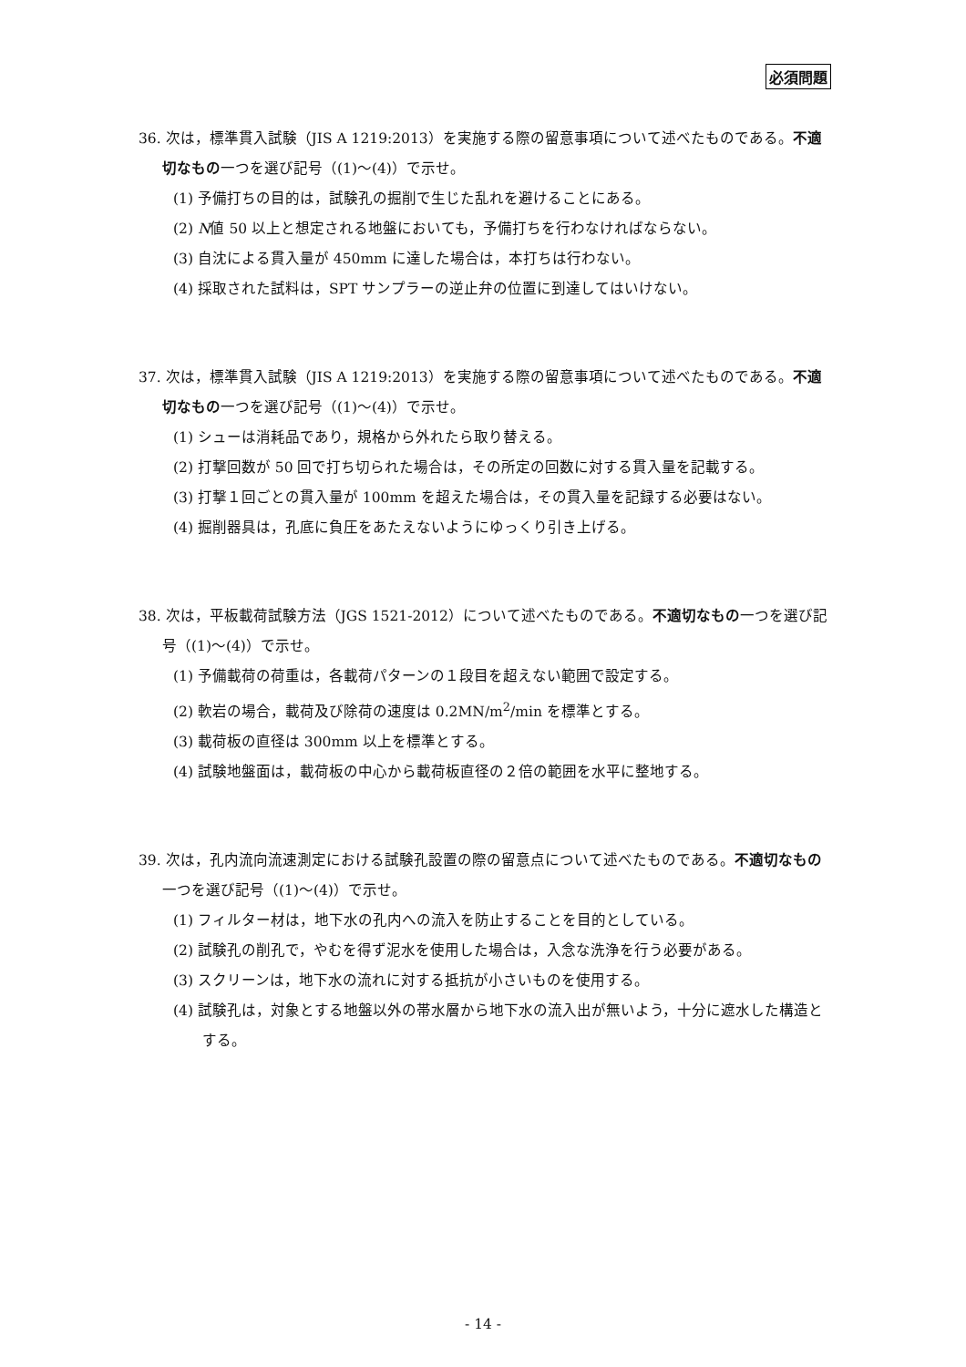必須問題
36. 次は，標準貫入試験（JIS A 1219:2013）を実施する際の留意事項について述べたものである。不適切なもの一つを選び記号（(1)～(4)）で示せ。
(1) 予備打ちの目的は，試験孔の掘削で生じた乱れを避けることにある。
(2) N値 50 以上と想定される地盤においても，予備打ちを行わなければならない。
(3) 自沈による貫入量が 450mm に達した場合は，本打ちは行わない。
(4) 採取された試料は，SPT サンプラーの逆止弁の位置に到達してはいけない。
37. 次は，標準貫入試験（JIS A 1219:2013）を実施する際の留意事項について述べたものである。不適切なもの一つを選び記号（(1)～(4)）で示せ。
(1) シューは消耗品であり，規格から外れたら取り替える。
(2) 打撃回数が 50 回で打ち切られた場合は，その所定の回数に対する貫入量を記載する。
(3) 打撃１回ごとの貫入量が 100mm を超えた場合は，その貫入量を記録する必要はない。
(4) 掘削器具は，孔底に負圧をあたえないようにゆっくり引き上げる。
38. 次は，平板載荷試験方法（JGS 1521-2012）について述べたものである。不適切なもの一つを選び記号（(1)～(4)）で示せ。
(1) 予備載荷の荷重は，各載荷パターンの１段目を超えない範囲で設定する。
(2) 軟岩の場合，載荷及び除荷の速度は 0.2MN/m<sup>2</sup>/min を標準とする。
(3) 載荷板の直径は 300mm 以上を標準とする。
(4) 試験地盤面は，載荷板の中心から載荷板直径の２倍の範囲を水平に整地する。
39. 次は，孔内流向流速測定における試験孔設置の際の留意点について述べたものである。不適切なもの一つを選び記号（(1)～(4)）で示せ。
(1) フィルター材は，地下水の孔内への流入を防止することを目的としている。
(2) 試験孔の削孔で，やむを得ず泥水を使用した場合は，入念な洗浄を行う必要がある。
(3) スクリーンは，地下水の流れに対する抵抗が小さいものを使用する。
(4) 試験孔は，対象とする地盤以外の帯水層から地下水の流入出が無いよう，十分に遮水した構造とする。
- 14 -